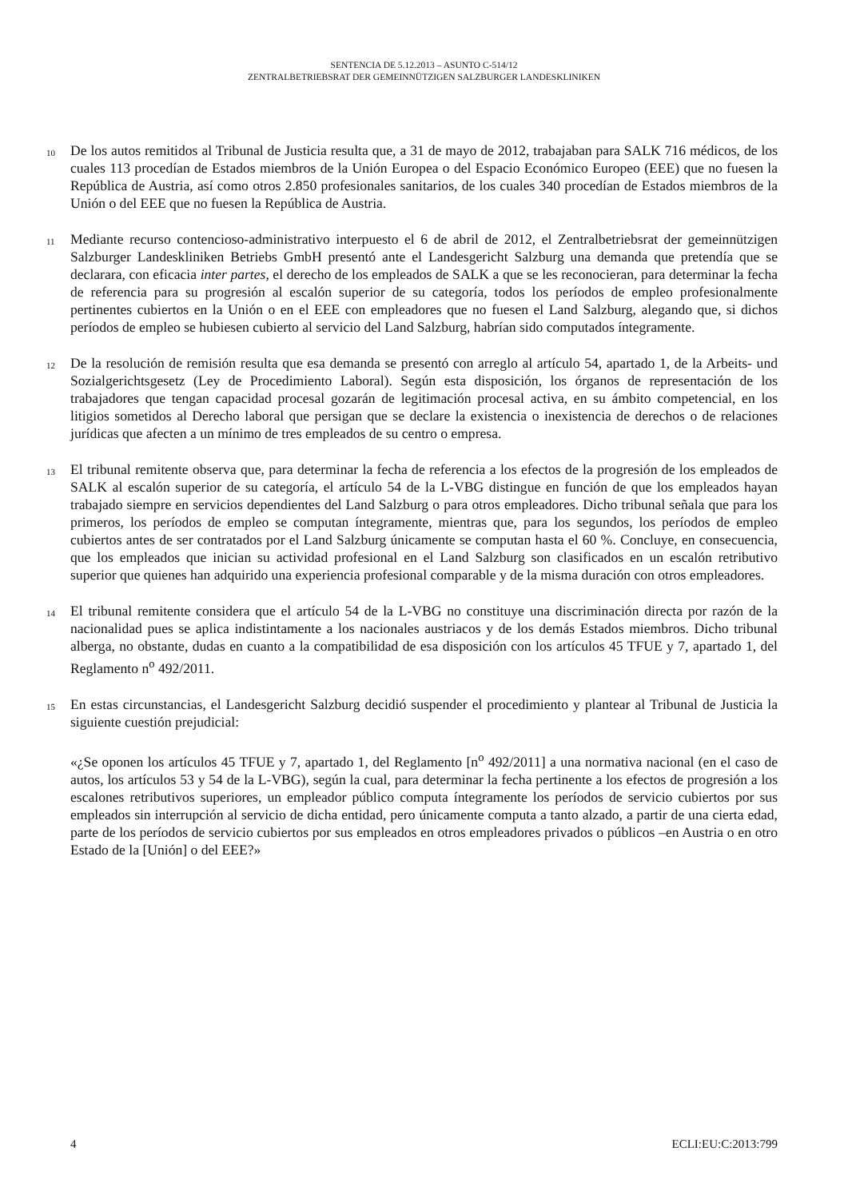SENTENCIA DE 5.12.2013 – ASUNTO C-514/12
ZENTRALBETRIEBSRAT DER GEMEINNÜTZIGEN SALZBURGER LANDESKLINIKEN
10
De los autos remitidos al Tribunal de Justicia resulta que, a 31 de mayo de 2012, trabajaban para SALK 716 médicos, de los cuales 113 procedían de Estados miembros de la Unión Europea o del Espacio Económico Europeo (EEE) que no fuesen la República de Austria, así como otros 2.850 profesionales sanitarios, de los cuales 340 procedían de Estados miembros de la Unión o del EEE que no fuesen la República de Austria.
11
Mediante recurso contencioso-administrativo interpuesto el 6 de abril de 2012, el Zentralbetriebsrat der gemeinnützigen Salzburger Landeskliniken Betriebs GmbH presentó ante el Landesgericht Salzburg una demanda que pretendía que se declarara, con eficacia inter partes, el derecho de los empleados de SALK a que se les reconocieran, para determinar la fecha de referencia para su progresión al escalón superior de su categoría, todos los períodos de empleo profesionalmente pertinentes cubiertos en la Unión o en el EEE con empleadores que no fuesen el Land Salzburg, alegando que, si dichos períodos de empleo se hubiesen cubierto al servicio del Land Salzburg, habrían sido computados íntegramente.
12
De la resolución de remisión resulta que esa demanda se presentó con arreglo al artículo 54, apartado 1, de la Arbeits- und Sozialgerichtsgesetz (Ley de Procedimiento Laboral). Según esta disposición, los órganos de representación de los trabajadores que tengan capacidad procesal gozarán de legitimación procesal activa, en su ámbito competencial, en los litigios sometidos al Derecho laboral que persigan que se declare la existencia o inexistencia de derechos o de relaciones jurídicas que afecten a un mínimo de tres empleados de su centro o empresa.
13
El tribunal remitente observa que, para determinar la fecha de referencia a los efectos de la progresión de los empleados de SALK al escalón superior de su categoría, el artículo 54 de la L-VBG distingue en función de que los empleados hayan trabajado siempre en servicios dependientes del Land Salzburg o para otros empleadores. Dicho tribunal señala que para los primeros, los períodos de empleo se computan íntegramente, mientras que, para los segundos, los períodos de empleo cubiertos antes de ser contratados por el Land Salzburg únicamente se computan hasta el 60 %. Concluye, en consecuencia, que los empleados que inician su actividad profesional en el Land Salzburg son clasificados en un escalón retributivo superior que quienes han adquirido una experiencia profesional comparable y de la misma duración con otros empleadores.
14
El tribunal remitente considera que el artículo 54 de la L-VBG no constituye una discriminación directa por razón de la nacionalidad pues se aplica indistintamente a los nacionales austriacos y de los demás Estados miembros. Dicho tribunal alberga, no obstante, dudas en cuanto a la compatibilidad de esa disposición con los artículos 45 TFUE y 7, apartado 1, del Reglamento n<sup>o</sup> 492/2011.
15
En estas circunstancias, el Landesgericht Salzburg decidió suspender el procedimiento y plantear al Tribunal de Justicia la siguiente cuestión prejudicial:
«¿Se oponen los artículos 45 TFUE y 7, apartado 1, del Reglamento [n<sup>o</sup> 492/2011] a una normativa nacional (en el caso de autos, los artículos 53 y 54 de la L-VBG), según la cual, para determinar la fecha pertinente a los efectos de progresión a los escalones retributivos superiores, un empleador público computa íntegramente los períodos de servicio cubiertos por sus empleados sin interrupción al servicio de dicha entidad, pero únicamente computa a tanto alzado, a partir de una cierta edad, parte de los períodos de servicio cubiertos por sus empleados en otros empleadores privados o públicos –en Austria o en otro Estado de la [Unión] o del EEE?»
4 ECLI:EU:C:2013:799